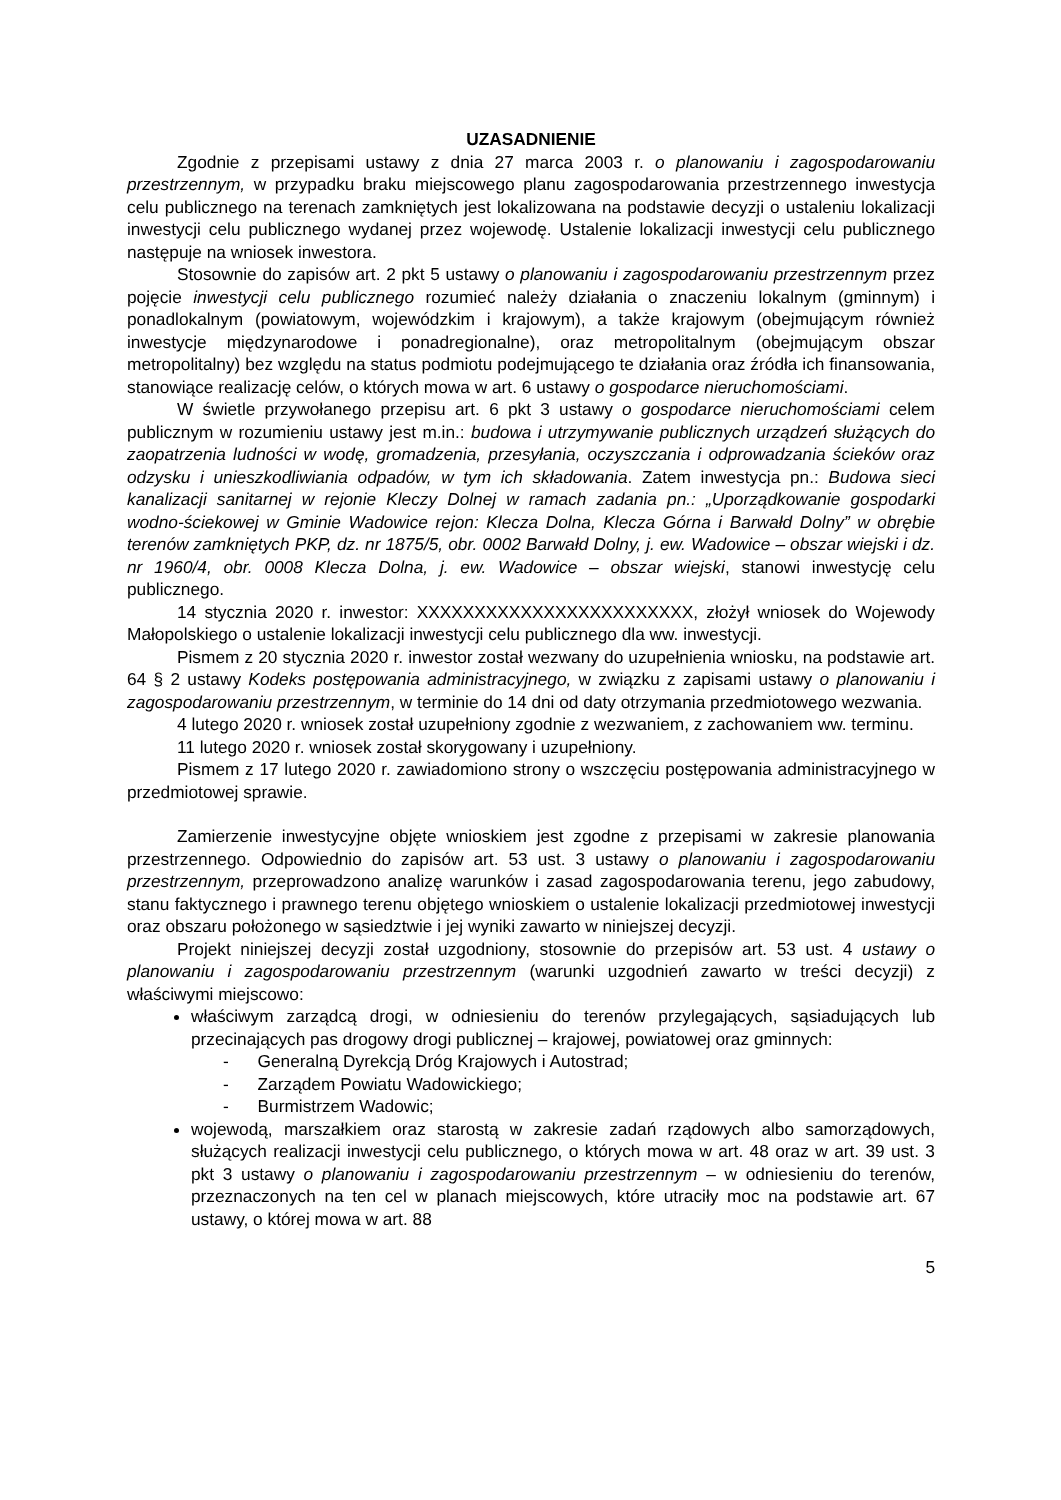UZASADNIENIE
Zgodnie z przepisami ustawy z dnia 27 marca 2003 r. o planowaniu i zagospodarowaniu przestrzennym, w przypadku braku miejscowego planu zagospodarowania przestrzennego inwestycja celu publicznego na terenach zamkniętych jest lokalizowana na podstawie decyzji o ustaleniu lokalizacji inwestycji celu publicznego wydanej przez wojewodę. Ustalenie lokalizacji inwestycji celu publicznego następuje na wniosek inwestora.
Stosownie do zapisów art. 2 pkt 5 ustawy o planowaniu i zagospodarowaniu przestrzennym przez pojęcie inwestycji celu publicznego rozumieć należy działania o znaczeniu lokalnym (gminnym) i ponadlokalnym (powiatowym, wojewódzkim i krajowym), a także krajowym (obejmującym również inwestycje międzynarodowe i ponadregionalne), oraz metropolitalnym (obejmującym obszar metropolitalny) bez względu na status podmiotu podejmującego te działania oraz źródła ich finansowania, stanowiące realizację celów, o których mowa w art. 6 ustawy o gospodarce nieruchomościami.
W świetle przywołanego przepisu art. 6 pkt 3 ustawy o gospodarce nieruchomościami celem publicznym w rozumieniu ustawy jest m.in.: budowa i utrzymywanie publicznych urządzeń służących do zaopatrzenia ludności w wodę, gromadzenia, przesyłania, oczyszczania i odprowadzania ścieków oraz odzysku i unieszkodliwiania odpadów, w tym ich składowania. Zatem inwestycja pn.: Budowa sieci kanalizacji sanitarnej w rejonie Kleczy Dolnej w ramach zadania pn.: „Uporządkowanie gospodarki wodno-ściekowej w Gminie Wadowice rejon: Klecza Dolna, Klecza Górna i Barwałd Dolny” w obrębie terenów zamkniętych PKP, dz. nr 1875/5, obr. 0002 Barwałd Dolny, j. ew. Wadowice – obszar wiejski i dz. nr 1960/4, obr. 0008 Klecza Dolna, j. ew. Wadowice – obszar wiejski, stanowi inwestycję celu publicznego.
14 stycznia 2020 r. inwestor: XXXXXXXXXXXXXXXXXXXXXXXX, złożył wniosek do Wojewody Małopolskiego o ustalenie lokalizacji inwestycji celu publicznego dla ww. inwestycji.
Pismem z 20 stycznia 2020 r. inwestor został wezwany do uzupełnienia wniosku, na podstawie art. 64 § 2 ustawy Kodeks postępowania administracyjnego, w związku z zapisami ustawy o planowaniu i zagospodarowaniu przestrzennym, w terminie do 14 dni od daty otrzymania przedmiotowego wezwania.
4 lutego 2020 r. wniosek został uzupełniony zgodnie z wezwaniem, z zachowaniem ww. terminu.
11 lutego 2020 r. wniosek został skorygowany i uzupełniony.
Pismem z 17 lutego 2020 r. zawiadomiono strony o wszczęciu postępowania administracyjnego w przedmiotowej sprawie.
Zamierzenie inwestycyjne objęte wnioskiem jest zgodne z przepisami w zakresie planowania przestrzennego. Odpowiednio do zapisów art. 53 ust. 3 ustawy o planowaniu i zagospodarowaniu przestrzennym, przeprowadzono analizę warunków i zasad zagospodarowania terenu, jego zabudowy, stanu faktycznego i prawnego terenu objętego wnioskiem o ustalenie lokalizacji przedmiotowej inwestycji oraz obszaru położonego w sąsiedztwie i jej wyniki zawarto w niniejszej decyzji.
Projekt niniejszej decyzji został uzgodniony, stosownie do przepisów art. 53 ust. 4 ustawy o planowaniu i zagospodarowaniu przestrzennym (warunki uzgodnień zawarto w treści decyzji) z właściwymi miejscowo:
właściwym zarządcą drogi, w odniesieniu do terenów przylegających, sąsiadujących lub przecinających pas drogowy drogi publicznej – krajowej, powiatowej oraz gminnych:
- Generalną Dyrekcją Dróg Krajowych i Autostrad;
- Zarządem Powiatu Wadowickiego;
- Burmistrzem Wadowic;
wojewodą, marszałkiem oraz starostą w zakresie zadań rządowych albo samorządowych, służących realizacji inwestycji celu publicznego, o których mowa w art. 48 oraz w art. 39 ust. 3 pkt 3 ustawy o planowaniu i zagospodarowaniu przestrzennym – w odniesieniu do terenów, przeznaczonych na ten cel w planach miejscowych, które utraciły moc na podstawie art. 67 ustawy, o której mowa w art. 88
5